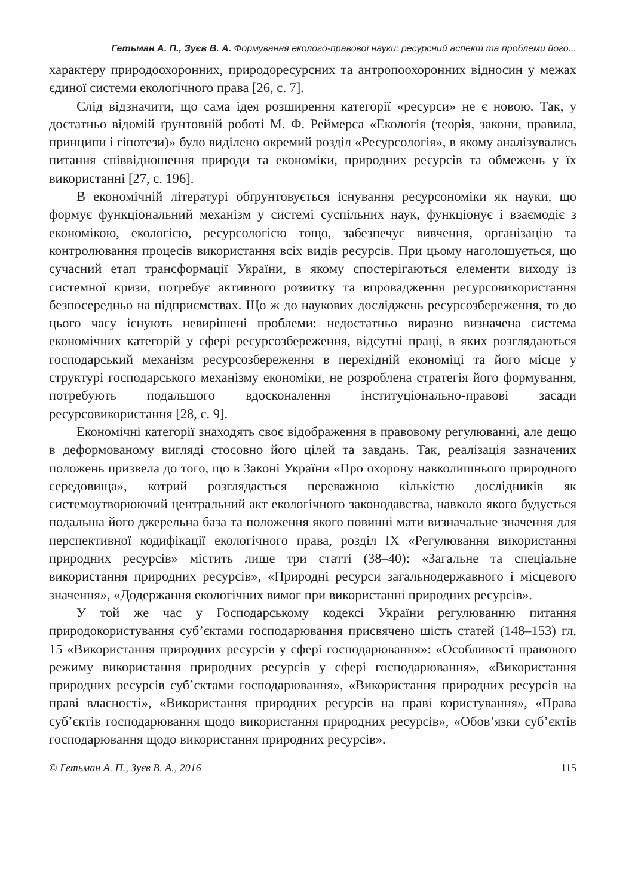Гетьман А. П., Зуєв В. А. Формування еколого-правової науки: ресурсний аспект та проблеми його...
характеру природоохоронних, природоресурсних та антропоохоронних відносин у межах єдиної системи екологічного права [26, с. 7].
Слід відзначити, що сама ідея розширення категорії «ресурси» не є новою. Так, у достатньо відомій ґрунтовній роботі М. Ф. Реймерса «Екологія (теорія, закони, правила, принципи і гіпотези)» було виділено окремий розділ «Ресурсологія», в якому аналізувались питання співвідношення природи та економіки, природних ресурсів та обмежень у їх використанні [27, с. 196].
В економічній літературі обґрунтовується існування ресурсономіки як науки, що формує функціональний механізм у системі суспільних наук, функціонує і взаємодіє з економікою, екологією, ресурсологією тощо, забезпечує вивчення, організацію та контролювання процесів використання всіх видів ресурсів. При цьому наголошується, що сучасний етап трансформації України, в якому спостерігаються елементи виходу із системної кризи, потребує активного розвитку та впровадження ресурсовикористання безпосередньо на підприємствах. Що ж до наукових досліджень ресурсозбереження, то до цього часу існують невирішені проблеми: недостатньо виразно визначена система економічних категорій у сфері ресурсозбереження, відсутні праці, в яких розглядаються господарський механізм ресурсозбереження в перехідній економіці та його місце у структурі господарського механізму економіки, не розроблена стратегія його формування, потребують подальшого вдосконалення інституціонально-правові засади ресурсовикористання [28, с. 9].
Економічні категорії знаходять своє відображення в правовому регулюванні, але дещо в деформованому вигляді стосовно його цілей та завдань. Так, реалізація зазначених положень призвела до того, що в Законі України «Про охорону навколишнього природного середовища», котрий розглядається переважною кількістю дослідників як системоутворюючий центральний акт екологічного законодавства, навколо якого будується подальша його джерельна база та положення якого повинні мати визначальне значення для перспективної кодифікації екологічного права, розділ IX «Регулювання використання природних ресурсів» містить лише три статті (38–40): «Загальне та спеціальне використання природних ресурсів», «Природні ресурси загальнодержавного і місцевого значення», «Додержання екологічних вимог при використанні природних ресурсів».
У той же час у Господарському кодексі України регулюванню питання природокористування суб’єктами господарювання присвячено шість статей (148–153) гл. 15 «Використання природних ресурсів у сфері господарювання»: «Особливості правового режиму використання природних ресурсів у сфері господарювання», «Використання природних ресурсів суб’єктами господарювання», «Використання природних ресурсів на праві власності», «Використання природних ресурсів на праві користування», «Права суб’єктів господарювання щодо використання природних ресурсів», «Обов’язки суб’єктів господарювання щодо використання природних ресурсів».
© Гетьман А. П., Зуєв В. А., 2016 115